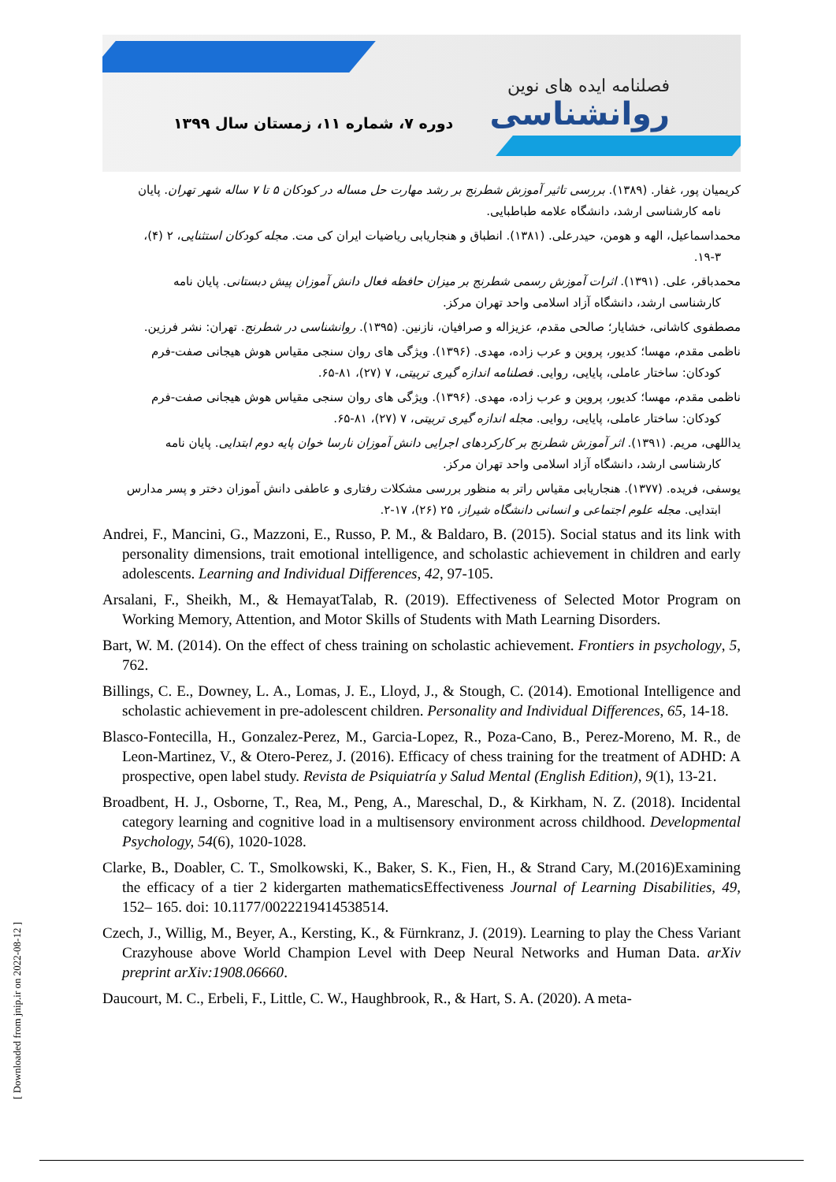دوره ۷، شماره ۱۱، زمستان سال ۱۳۹۹
فصلنامه ایده های نوین
روانشناسی
کریمیان پور، غفار. (۱۳۸۹). بررسی تاثیر آموزش شطرنج بر رشد مهارت حل مساله در کودکان ۵ تا ۷ ساله شهر تهران. پایان
نامه کارشناسی ارشد، دانشگاه علامه طباطبایی.
محمداسماعیل، الهه و هومن، حیدرعلی. (۱۳۸۱). انطباق و هنجاریابی ریاضیات ایران کی مت. مجله کودکان استثنایی، ۲ (۴)،
۱۹-۳.
محمدباقر، علی. (۱۳۹۱). اثرات آموزش رسمی شطرنج بر میزان حافظه فعال دانش آموزان پیش دبستانی. پایان نامه
کارشناسی ارشد، دانشگاه آزاد اسلامی واحد تهران مرکز.
مصطفوی کاشانی، خشایار؛ صالحی مقدم، عزیزاله و صرافیان، نازنین. (۱۳۹۵). روانشناسی در شطرنج. تهران: نشر فرزین.
ناظمی مقدم، مهسا؛ کدیور، پروین و عرب زاده، مهدی. (۱۳۹۶). ویژگی های روان سنجی مقیاس هوش هیجانی صفت-فرم
کودکان: ساختار عاملی، پایایی، روایی. فصلنامه اندازه گیری تربیتی، ۷ (۲۷)، ۸۱-۶۵.
ناظمی مقدم، مهسا؛ کدیور، پروین و عرب زاده، مهدی. (۱۳۹۶). ویژگی های روان سنجی مقیاس هوش هیجانی صفت-فرم
کودکان: ساختار عاملی، پایایی، روایی. مجله اندازه گیری تربیتی، ۷ (۲۷)، ۸۱-۶۵.
یداللهی، مریم. (۱۳۹۱). اثر آموزش شطرنج بر کارکردهای اجرایی دانش آموزان نارسا خوان پایه دوم ابتدایی. پایان نامه
کارشناسی ارشد، دانشگاه آزاد اسلامی واحد تهران مرکز.
یوسفی، فریده. (۱۳۷۷). هنجاریابی مقیاس راتر به منظور بررسی مشکلات رفتاری و عاطفی دانش آموزان دختر و پسر مدارس
ابتدایی. مجله علوم اجتماعی و انسانی دانشگاه شیراز، ۲۵ (۲۶)، ۱۷-۲.
Andrei, F., Mancini, G., Mazzoni, E., Russo, P. M., & Baldaro, B. (2015). Social status and its link with personality dimensions, trait emotional intelligence, and scholastic achievement in children and early adolescents. Learning and Individual Differences, 42, 97-105.
Arsalani, F., Sheikh, M., & HemayatTalab, R. (2019). Effectiveness of Selected Motor Program on Working Memory, Attention, and Motor Skills of Students with Math Learning Disorders.
Bart, W. M. (2014). On the effect of chess training on scholastic achievement. Frontiers in psychology, 5, 762.
Billings, C. E., Downey, L. A., Lomas, J. E., Lloyd, J., & Stough, C. (2014). Emotional Intelligence and scholastic achievement in pre-adolescent children. Personality and Individual Differences, 65, 14-18.
Blasco-Fontecilla, H., Gonzalez-Perez, M., Garcia-Lopez, R., Poza-Cano, B., Perez-Moreno, M. R., de Leon-Martinez, V., & Otero-Perez, J. (2016). Efficacy of chess training for the treatment of ADHD: A prospective, open label study. Revista de Psiquiatría y Salud Mental (English Edition), 9(1), 13-21.
Broadbent, H. J., Osborne, T., Rea, M., Peng, A., Mareschal, D., & Kirkham, N. Z. (2018). Incidental category learning and cognitive load in a multisensory environment across childhood. Developmental Psychology, 54(6), 1020-1028.
Clarke, B., Doabler, C. T., Smolkowski, K., Baker, S. K., Fien, H., & Strand Cary, M.(2016)Examining the efficacy of a tier 2 kidergarten mathematicsEffectiveness Journal of Learning Disabilities, 49, 152– 165. doi: 10.1177/0022219414538514.
Czech, J., Willig, M., Beyer, A., Kersting, K., & Fürnkranz, J. (2019). Learning to play the Chess Variant Crazyhouse above World Champion Level with Deep Neural Networks and Human Data. arXiv preprint arXiv:1908.06660.
Daucourt, M. C., Erbeli, F., Little, C. W., Haughbrook, R., & Hart, S. A. (2020). A meta-
[ Downloaded from jnip.ir on 2022-08-12 ]